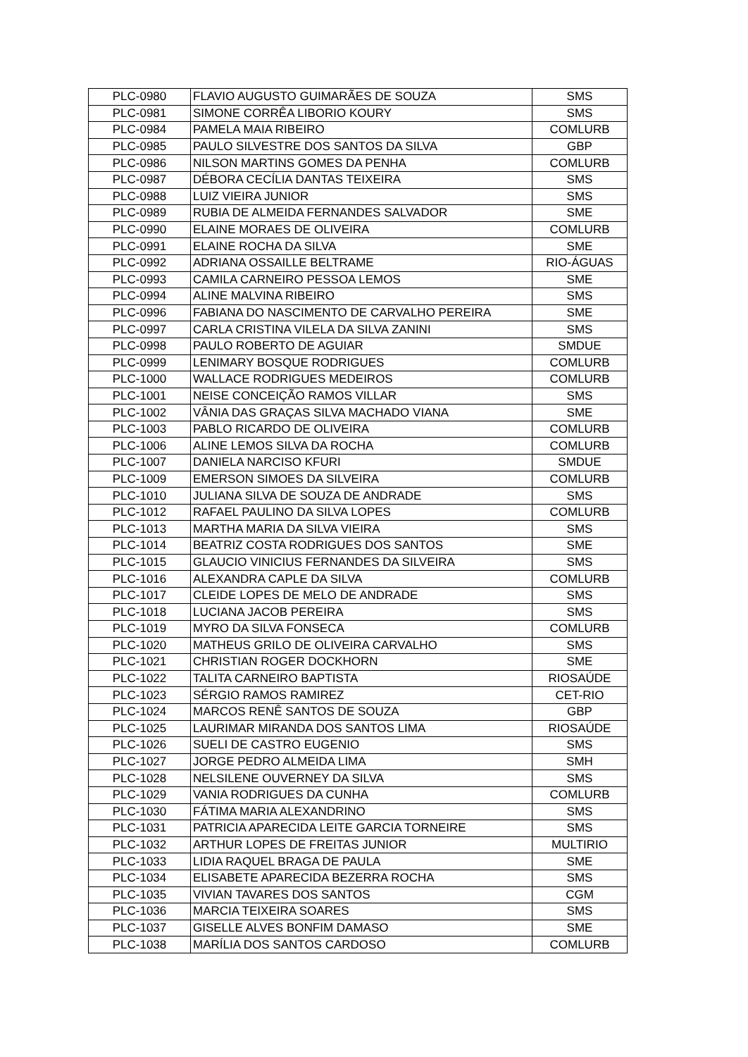| PLC-0980 | FLAVIO AUGUSTO GUIMARÃES DE SOUZA | SMS |
| PLC-0981 | SIMONE CORRÊA LIBORIO KOURY | SMS |
| PLC-0984 | PAMELA MAIA RIBEIRO | COMLURB |
| PLC-0985 | PAULO SILVESTRE DOS SANTOS DA SILVA | GBP |
| PLC-0986 | NILSON MARTINS GOMES DA PENHA | COMLURB |
| PLC-0987 | DÉBORA CECÍLIA DANTAS TEIXEIRA | SMS |
| PLC-0988 | LUIZ VIEIRA JUNIOR | SMS |
| PLC-0989 | RUBIA DE ALMEIDA FERNANDES SALVADOR | SME |
| PLC-0990 | ELAINE MORAES DE OLIVEIRA | COMLURB |
| PLC-0991 | ELAINE ROCHA DA SILVA | SME |
| PLC-0992 | ADRIANA OSSAILLE BELTRAME | RIO-ÁGUAS |
| PLC-0993 | CAMILA CARNEIRO PESSOA LEMOS | SME |
| PLC-0994 | ALINE MALVINA RIBEIRO | SMS |
| PLC-0996 | FABIANA DO NASCIMENTO DE CARVALHO PEREIRA | SME |
| PLC-0997 | CARLA CRISTINA VILELA DA SILVA ZANINI | SMS |
| PLC-0998 | PAULO ROBERTO DE AGUIAR | SMDUE |
| PLC-0999 | LENIMARY BOSQUE RODRIGUES | COMLURB |
| PLC-1000 | WALLACE RODRIGUES MEDEIROS | COMLURB |
| PLC-1001 | NEISE CONCEIÇÃO RAMOS VILLAR | SMS |
| PLC-1002 | VÂNIA DAS GRAÇAS SILVA MACHADO VIANA | SME |
| PLC-1003 | PABLO RICARDO DE OLIVEIRA | COMLURB |
| PLC-1006 | ALINE LEMOS SILVA DA ROCHA | COMLURB |
| PLC-1007 | DANIELA NARCISO KFURI | SMDUE |
| PLC-1009 | EMERSON SIMOES DA SILVEIRA | COMLURB |
| PLC-1010 | JULIANA SILVA DE SOUZA DE ANDRADE | SMS |
| PLC-1012 | RAFAEL PAULINO DA SILVA LOPES | COMLURB |
| PLC-1013 | MARTHA MARIA DA SILVA VIEIRA | SMS |
| PLC-1014 | BEATRIZ COSTA RODRIGUES DOS SANTOS | SME |
| PLC-1015 | GLAUCIO VINICIUS FERNANDES DA SILVEIRA | SMS |
| PLC-1016 | ALEXANDRA CAPLE DA SILVA | COMLURB |
| PLC-1017 | CLEIDE LOPES DE MELO DE ANDRADE | SMS |
| PLC-1018 | LUCIANA JACOB PEREIRA | SMS |
| PLC-1019 | MYRO DA SILVA FONSECA | COMLURB |
| PLC-1020 | MATHEUS GRILO DE OLIVEIRA CARVALHO | SMS |
| PLC-1021 | CHRISTIAN ROGER DOCKHORN | SME |
| PLC-1022 | TALITA CARNEIRO BAPTISTA | RIOSAÚDE |
| PLC-1023 | SÉRGIO RAMOS RAMIREZ | CET-RIO |
| PLC-1024 | MARCOS RENÊ SANTOS DE SOUZA | GBP |
| PLC-1025 | LAURIMAR MIRANDA DOS SANTOS LIMA | RIOSAÚDE |
| PLC-1026 | SUELI DE CASTRO EUGENIO | SMS |
| PLC-1027 | JORGE PEDRO ALMEIDA LIMA | SMH |
| PLC-1028 | NELSILENE OUVERNEY DA SILVA | SMS |
| PLC-1029 | VANIA RODRIGUES DA CUNHA | COMLURB |
| PLC-1030 | FÁTIMA MARIA ALEXANDRINO | SMS |
| PLC-1031 | PATRICIA APARECIDA LEITE GARCIA TORNEIRE | SMS |
| PLC-1032 | ARTHUR LOPES DE FREITAS JUNIOR | MULTIRIO |
| PLC-1033 | LIDIA RAQUEL BRAGA DE PAULA | SME |
| PLC-1034 | ELISABETE APARECIDA BEZERRA ROCHA | SMS |
| PLC-1035 | VIVIAN TAVARES DOS SANTOS | CGM |
| PLC-1036 | MARCIA TEIXEIRA SOARES | SMS |
| PLC-1037 | GISELLE ALVES BONFIM DAMASO | SME |
| PLC-1038 | MARÍLIA DOS SANTOS CARDOSO | COMLURB |